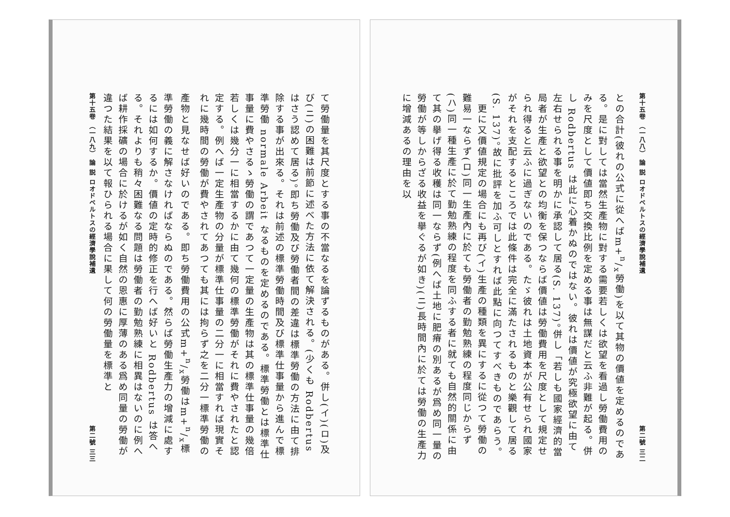第十五卷 （一八八） 論 説 ロオドベルトスの經濟學說補遺 第二號 三二
との合計(彼れの公式に從へばm+n/x勞働)を以て其物の價値を定めるのである。是に對しては當然生產物に對する需要若しくは欲望を看過し勞働費用のみを尺度として價値即ち交換比例を定める事は無謀だと云ふ非難が起る。併し Rodbertus は此に心着かぬのではない。彼れは價値が究極欲望に由て左右せられる事を明かに承認して居る(S. 137)。併し「若しも國家經濟的當局者が生產と欲望との均衡を保つならば價値は勞働費用を尺度として規定せられ得ると云ふに過ぎないのである。たゞ彼れは土地資本が公有せられ國家がそれを支配するところでは此條件は完全に滿たされるものと樂觀して居る(S. 137)。故に批評を加ふ可しとすれば此點に向つてすべきものであらう。
　更に又價値規定の場合にも再び(イ)生產の種類を異にするに從つて勞働の難易一ならず(ロ)同一生產內に於ても勞働者の勤勉熟練の程度同じからず(ハ)同一種生產に於て勤勉熟練の程度を同ふする者に就ても自然的關係に由て其の擧げ得る收穫は同一ならず(例へば土地に肥瘠の別あるが爲め同一量の勞働が等しからざる收益を擧ぐるが如き)(ニ)長時間內に於ては勞働の生產力に增減あるの理由を以
て勞働量を其尺度とする事の不當なるを論ずるものがある。併し(イ)(ロ)及び(ニ)の困難は前節に述べた方法に依て解決される。(少くも Rodbertus はさう認めて居る)。即ち勞働及び勞働者間の差違は標準勞働の方法に由て排除する事が出來る。それは前述の標準勞働時間及び標準仕事量から進んで標準勞働 normale Arbeit なるものを定めるのである。標準勞働とは標準仕事量に費やさるゝ勞働の謂であつて一定量の生產物は其の標準仕事量の幾倍若しくは幾分一に相當するかに由て幾何の標準勞働がそれに費やされたと認定する。例へば一定生產物の分量が標準仕事量の二分一に相當すれば現實それに幾時間の勞働が費やされてあつても其には拘らず之を二分一標準勞働の產物と見なせば好いのである。即ち勞働費用の公式m+n/x勞働はm+n/x標準勞働の義に解さなければならぬのである。然らば勞働生產力の增減に處するには如何するか。價値の定時的修正を行へば好いと Rodbertus は答へる。それよりも稍々困難なる問題は勞働者の勤勉熟練に相異はないのに例へば耕作採礦の場合に於けるが如く自然の恩惠に厚薄のある爲め同量の勞働が違つた結果を以て報ひられる場合に果して何の勞働量を標準と
第十五卷 （一八九） 論 説 ロオドベルトスの經濟學說補遺 第二號 三三